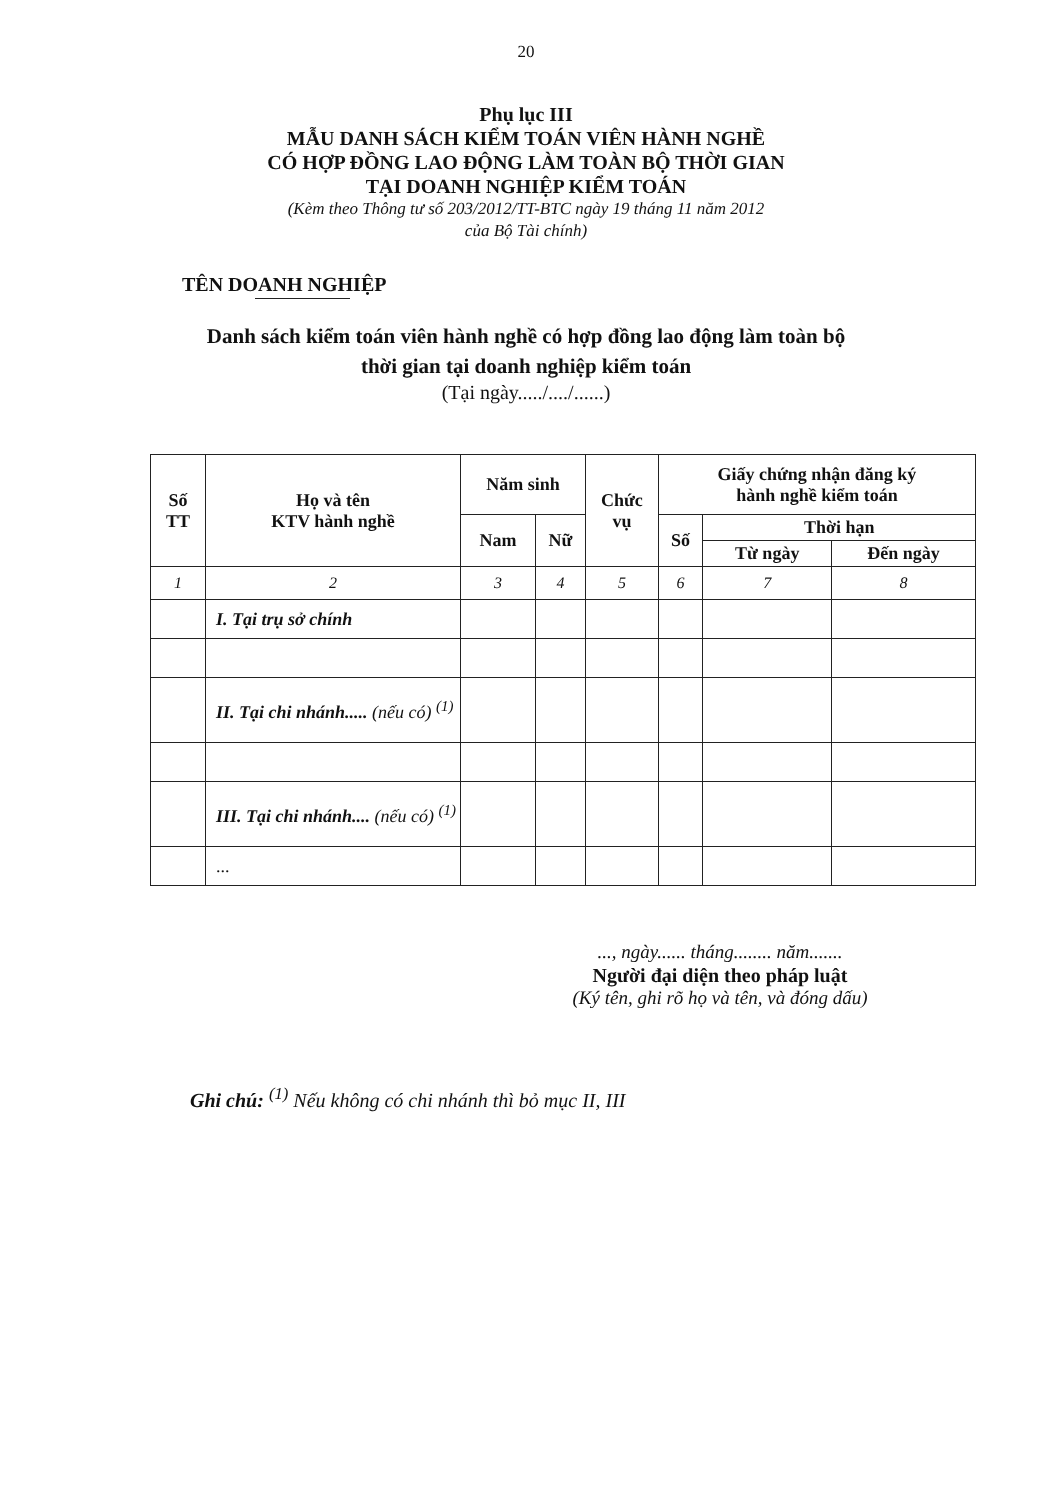20
Phụ lục III
MẪU DANH SÁCH KIỂM TOÁN VIÊN HÀNH NGHỀ
CÓ HỢP ĐỒNG LAO ĐỘNG LÀM TOÀN BỘ THỜI GIAN
TẠI DOANH NGHIỆP KIỂM TOÁN
(Kèm theo Thông tư số 203/2012/TT-BTC ngày 19 tháng 11 năm 2012
của Bộ Tài chính)
TÊN DOANH NGHIỆP
Danh sách kiểm toán viên hành nghề có hợp đồng lao động làm toàn bộ
thời gian tại doanh nghiệp kiểm toán
(Tại ngày...../..../......)
| Số TT | Họ và tên KTV hành nghề | Năm sinh | | Chức vụ | Giấy chứng nhận đăng ký hành nghề kiểm toán | | |
| --- | --- | --- | --- | --- | --- | --- | --- |
| | | Nam | Nữ | | Số | Thời hạn | |
| | | | | | | Từ ngày | Đến ngày |
| 1 | 2 | 3 | 4 | 5 | 6 | 7 | 8 |
| | I. Tại trụ sở chính | | | | | | |
| | II. Tại chi nhánh..... (nếu có) <sup>(1)</sup> | | | | | | |
| | III. Tại chi nhánh.... (nếu có) <sup>(1)</sup> | | | | | | |
| | ... | | | | | | |
..., ngày...... tháng........ năm.......
Người đại diện theo pháp luật
(Ký tên, ghi rõ họ và tên, và đóng dấu)
Ghi chú: <sup>(1)</sup> Nếu không có chi nhánh thì bỏ mục II, III